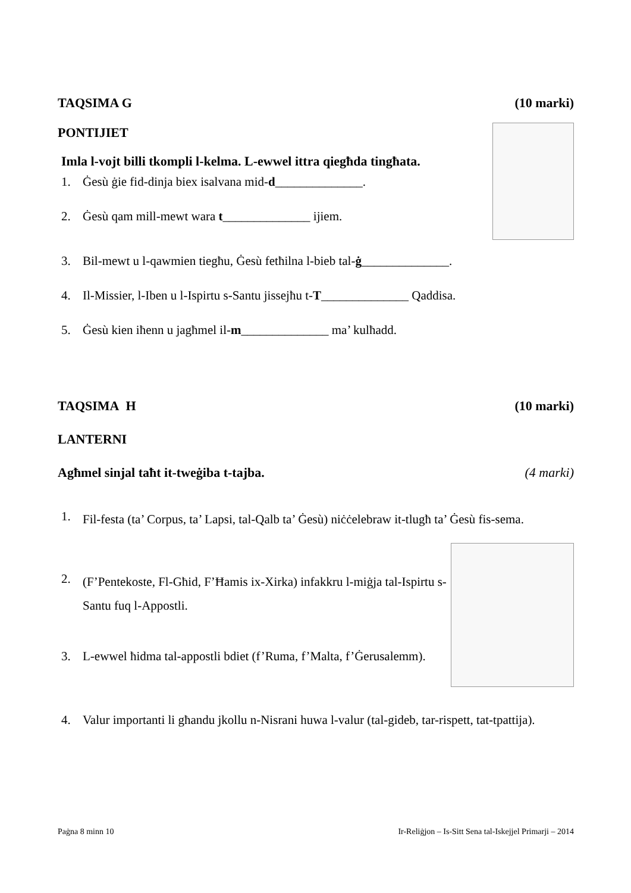TAQSIMA G (10 marki)
PONTIJIET
Imla l-vojt billi tkompli l-kelma. L-ewwel ittra qiegħda tingħata.
1. Ġesù ġie fid-dinja biex isalvana mid-d______________.
2. Ġesù qam mill-mewt wara t______________ ijiem.
3. Bil-mewt u l-qawmien tiegħu, Ġesù fetħilna l-bieb tal-ġ______________.
4. Il-Missier, l-Iben u l-Ispirtu s-Santu jissejħu t-T______________ Qaddisa.
5. Ġesù kien iħenn u jagħmel il-m______________ ma’ kulħadd.
TAQSIMA H (10 marki)
LANTERNI
Agħmel sinjal taħt it-tweġiba t-tajba. (4 marki)
1. Fil-festa (ta’ Corpus, ta’ Lapsi, tal-Qalb ta’ Ġesù) niċċelebraw it-tlugħ ta’ Ġesù fis-sema.
2. (F’Pentekoste, Fl-Għid, F’Ħamis ix-Xirka) infakkru l-miġja tal-Ispirtu s-Santu fuq l-Appostli.
3. L-ewwel ħidma tal-appostli bdiet (f’Ruma, f’Malta, f’Ġerusalemm).
4. Valur importanti li għandu jkollu n-Nisrani huwa l-valur (tal-gideb, tar-rispett, tat-tpattija).
Paġna 8 minn 10 Ir-Reliġjon – Is-Sitt Sena tal-Iskejjel Primarji – 2014